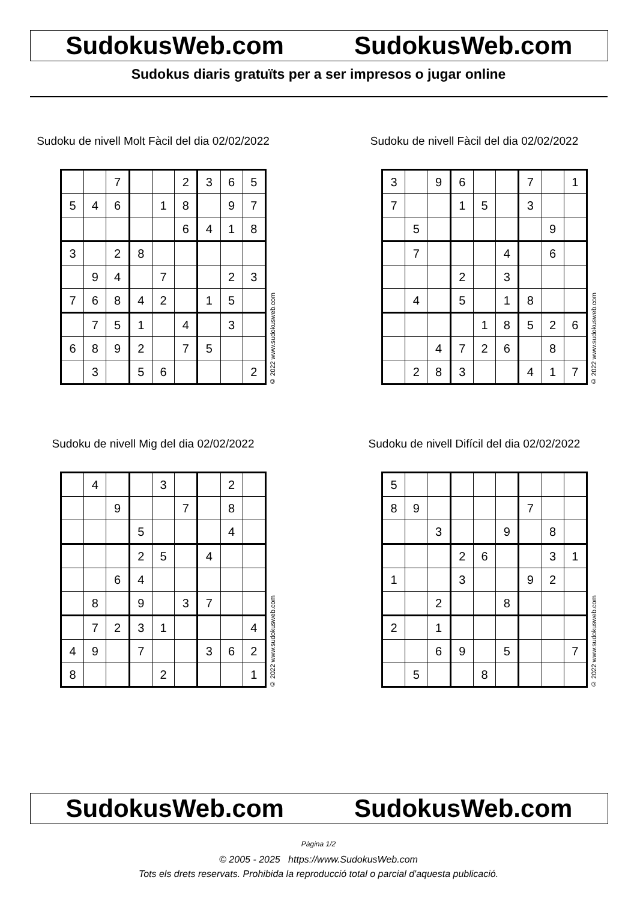SudokusWeb.com SudokusWeb.com
Sudokus diaris gratuïts per a ser impresos o jugar online
Sudoku de nivell Molt Fàcil del dia 02/02/2022
| | | 7 | | | 2 | 3 | 6 | 5 |
| 5 | 4 | 6 | | 1 | 8 | | 9 | 7 |
| | | | | | 6 | 4 | 1 | 8 |
| 3 | | 2 | 8 | | | | | |
| | 9 | 4 | | 7 | | | 2 | 3 |
| 7 | 6 | 8 | 4 | 2 | | 1 | 5 | |
| | 7 | 5 | 1 | | 4 | | 3 | |
| 6 | 8 | 9 | 2 | | 7 | 5 | | |
| | 3 | | 5 | 6 | | | | 2 |
© 2022 www.sudokusweb.com
Sudoku de nivell Fàcil del dia 02/02/2022
| 3 | | 9 | 6 | | | 7 | | 1 |
| 7 | | | 1 | 5 | | 3 | | |
| | 5 | | | | | | 9 | |
| | 7 | | | | 4 | | 6 | |
| | | | 2 | | 3 | | | |
| | 4 | | 5 | | 1 | 8 | | |
| | | | | 1 | 8 | 5 | 2 | 6 |
| | | 4 | 7 | 2 | 6 | | 8 | |
| | 2 | 8 | 3 | | | 4 | 1 | 7 |
© 2022 www.sudokusweb.com
Sudoku de nivell Mig del dia 02/02/2022
| | 4 | | | 3 | | | 2 | |
| | | 9 | | | 7 | | 8 | |
| | | | 5 | | | | 4 | |
| | | | 2 | 5 | | 4 | | |
| | | 6 | 4 | | | | | |
| | 8 | | 9 | | 3 | 7 | | |
| | 7 | 2 | 3 | 1 | | | | 4 |
| 4 | 9 | | 7 | | | 3 | 6 | 2 |
| 8 | | | | 2 | | | | 1 |
© 2022 www.sudokusweb.com
Sudoku de nivell Difícil del dia 02/02/2022
| 5 | | | | | | | | |
| 8 | 9 | | | | | 7 | | |
| | | 3 | | | 9 | | 8 | |
| | | | 2 | 6 | | | 3 | 1 |
| 1 | | | 3 | | | 9 | 2 | |
| | | 2 | | | 8 | | | |
| 2 | | 1 | | | | | | |
| | | 6 | 9 | | 5 | | | 7 |
| | 5 | | | 8 | | | | |
© 2022 www.sudokusweb.com
SudokusWeb.com SudokusWeb.com
Pàgina 1/2
© 2005 - 2025 https://www.SudokusWeb.com
Tots els drets reservats. Prohibida la reproducció total o parcial d'aquesta publicació.